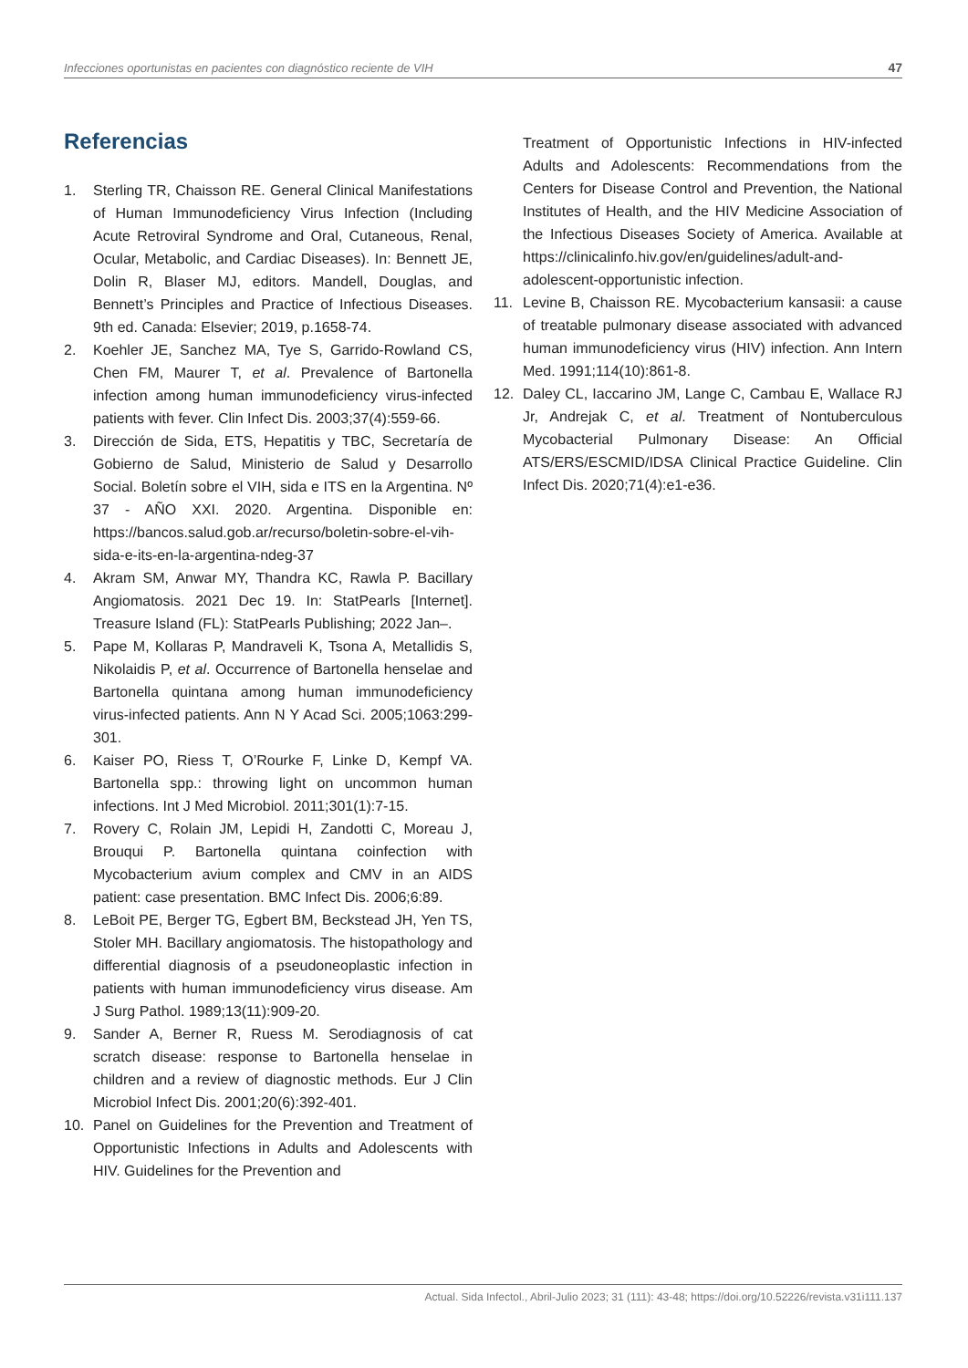Infecciones oportunistas en pacientes con diagnóstico reciente de VIH 47
Referencias
1. Sterling TR, Chaisson RE. General Clinical Manifestations of Human Immunodeficiency Virus Infection (Including Acute Retroviral Syndrome and Oral, Cutaneous, Renal, Ocular, Metabolic, and Cardiac Diseases). In: Bennett JE, Dolin R, Blaser MJ, editors. Mandell, Douglas, and Bennett’s Principles and Practice of Infectious Diseases. 9th ed. Canada: Elsevier; 2019, p.1658-74.
2. Koehler JE, Sanchez MA, Tye S, Garrido-Rowland CS, Chen FM, Maurer T, et al. Prevalence of Bartonella infection among human immunodeficiency virus-infected patients with fever. Clin Infect Dis. 2003;37(4):559-66.
3. Dirección de Sida, ETS, Hepatitis y TBC, Secretaría de Gobierno de Salud, Ministerio de Salud y Desarrollo Social. Boletín sobre el VIH, sida e ITS en la Argentina. Nº 37 - AÑO XXI. 2020. Argentina. Disponible en: https://bancos.salud.gob.ar/recurso/boletin-sobre-el-vih-sida-e-its-en-la-argentina-ndeg-37
4. Akram SM, Anwar MY, Thandra KC, Rawla P. Bacillary Angiomatosis. 2021 Dec 19. In: StatPearls [Internet]. Treasure Island (FL): StatPearls Publishing; 2022 Jan–.
5. Pape M, Kollaras P, Mandraveli K, Tsona A, Metallidis S, Nikolaidis P, et al. Occurrence of Bartonella henselae and Bartonella quintana among human immunodeficiency virus-infected patients. Ann N Y Acad Sci. 2005;1063:299-301.
6. Kaiser PO, Riess T, O’Rourke F, Linke D, Kempf VA. Bartonella spp.: throwing light on uncommon human infections. Int J Med Microbiol. 2011;301(1):7-15.
7. Rovery C, Rolain JM, Lepidi H, Zandotti C, Moreau J, Brouqui P. Bartonella quintana coinfection with Mycobacterium avium complex and CMV in an AIDS patient: case presentation. BMC Infect Dis. 2006;6:89.
8. LeBoit PE, Berger TG, Egbert BM, Beckstead JH, Yen TS, Stoler MH. Bacillary angiomatosis. The histopathology and differential diagnosis of a pseudoneoplastic infection in patients with human immunodeficiency virus disease. Am J Surg Pathol. 1989;13(11):909-20.
9. Sander A, Berner R, Ruess M. Serodiagnosis of cat scratch disease: response to Bartonella henselae in children and a review of diagnostic methods. Eur J Clin Microbiol Infect Dis. 2001;20(6):392-401.
10. Panel on Guidelines for the Prevention and Treatment of Opportunistic Infections in Adults and Adolescents with HIV. Guidelines for the Prevention and
Treatment of Opportunistic Infections in HIV-infected Adults and Adolescents: Recommendations from the Centers for Disease Control and Prevention, the National Institutes of Health, and the HIV Medicine Association of the Infectious Diseases Society of America. Available at https://clinicalinfo.hiv.gov/en/guidelines/adult-and-adolescent-opportunistic infection.
11. Levine B, Chaisson RE. Mycobacterium kansasii: a cause of treatable pulmonary disease associated with advanced human immunodeficiency virus (HIV) infection. Ann Intern Med. 1991;114(10):861-8.
12. Daley CL, Iaccarino JM, Lange C, Cambau E, Wallace RJ Jr, Andrejak C, et al. Treatment of Nontuberculous Mycobacterial Pulmonary Disease: An Official ATS/ERS/ESCMID/IDSA Clinical Practice Guideline. Clin Infect Dis. 2020;71(4):e1-e36.
Actual. Sida Infectol., Abril-Julio 2023; 31 (111): 43-48; https://doi.org/10.52226/revista.v31i111.137